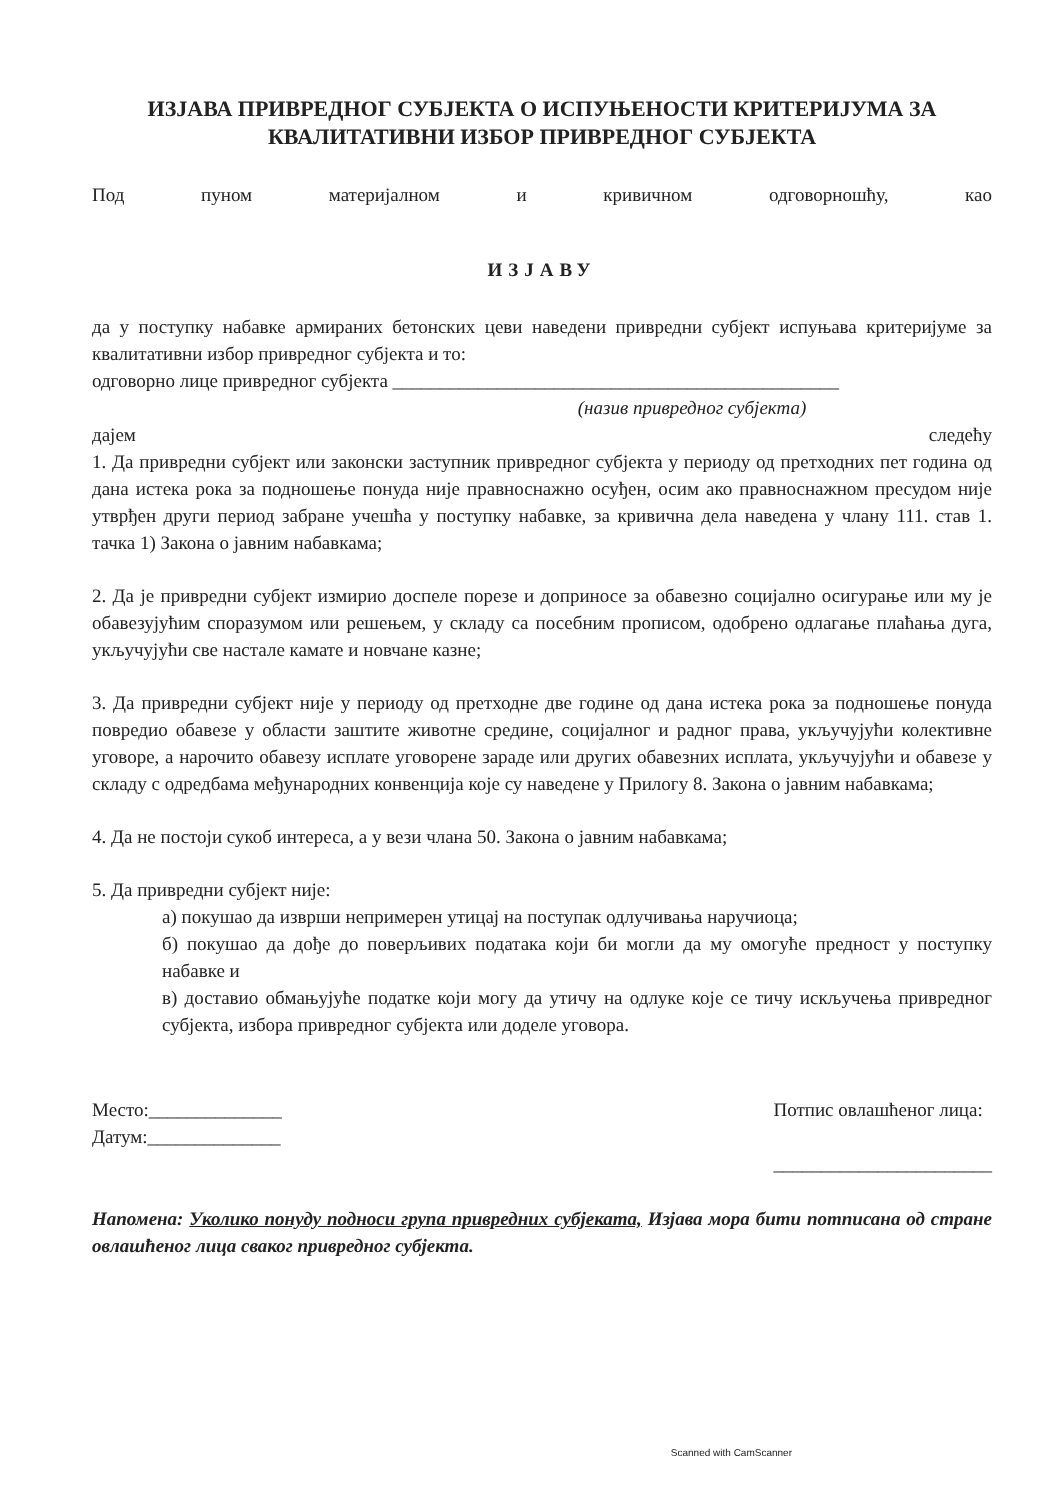ИЗЈАВА ПРИВРЕДНОГ СУБЈЕКТА О ИСПУЊЕНОСТИ КРИТЕРИЈУМА ЗА КВАЛИТАТИВНИ ИЗБОР ПРИВРЕДНОГ СУБЈЕКТА
Под пуном материјалном и кривичном одговорношћу, као
ИЗЈАВУ
да у поступку набавке армираних бетонских цеви наведени привредни субјект испуњава критеријуме за квалитативни избор привредног субјекта и то:
одговорно лице привредног субјекта _______________________________________________
(назив привредног субјекта)
дајем следећу
1. Да привредни субјект или законски заступник привредног субјекта у периоду од претходних пет година од дана истека рока за подношење понуда није правноснажно осуђен, осим ако правноснажном пресудом није утврђен други период забране учешћа у поступку набавке, за кривична дела наведена у члану 111. став 1. тачка 1) Закона о јавним набавкама;
2. Да је привредни субјект измирио доспеле порезе и доприносе за обавезно социјално осигурање или му је обавезујућим споразумом или решењем, у складу са посебним прописом, одобрено одлагање плаћања дуга, укључујући све настале камате и новчане казне;
3. Да привредни субјект није у периоду од претходне две године од дана истека рока за подношење понуда повредио обавезе у области заштите животне средине, социјалног и радног права, укључујући колективне уговоре, а нарочито обавезу исплате уговорене зараде или других обавезних исплата, укључујући и обавезе у складу с одредбама међународних конвенција које су наведене у Прилогу 8. Закона о јавним набавкама;
4. Да не постоји сукоб интереса, а у вези члана 50. Закона о јавним набавкама;
5. Да привредни субјект није:
а) покушао да изврши непримерен утицај на поступак одлучивања наручиоца;
б) покушао да дође до поверљивих података који би могли да му омогуће предност у поступку набавке и
в) доставио обмањујуће податке који могу да утичу на одлуке које се тичу искључења привредног субјекта, избора привредног субјекта или доделе уговора.
Место:______________
Датум:______________
Потпис овлашћеног лица:
_______________________
Напомена: Уколико понуду подноси група привредних субјеката, Изјава мора бити потписана од стране овлашћеног лица сваког привредног субјекта.
Scanned with CamScanner